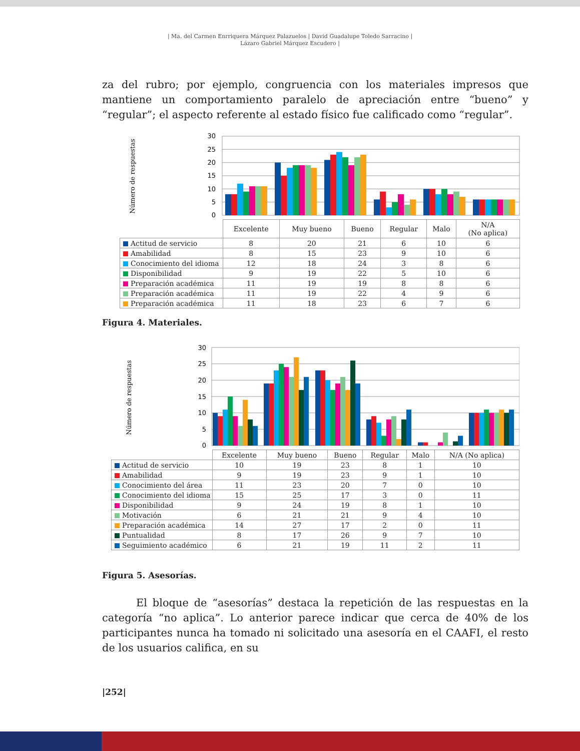| Ma. del Carmen Enrriquera Márquez Palazuelos | David Guadalupe Toledo Sarracino |
Lázaro Gabriel Márquez Escudero |
za del rubro; por ejemplo, congruencia con los materiales impresos que mantiene un comportamiento paralelo de apreciación entre “bueno” y “regular”; el aspecto referente al estado físico fue calificado como “regular”.
Número de respuestas
30
25
20
15
10
5
0
| | Excelente | Muy bueno | Bueno | Regular | Malo | N/A (No aplica) |
| --- | --- | --- | --- | --- | --- | --- |
| Actitud de servicio | 8 | 20 | 21 | 6 | 10 | 6 |
| Amabilidad | 8 | 15 | 23 | 9 | 10 | 6 |
| Conocimiento del idioma | 12 | 18 | 24 | 3 | 8 | 6 |
| Disponibilidad | 9 | 19 | 22 | 5 | 10 | 6 |
| Preparación académica | 11 | 19 | 19 | 8 | 8 | 6 |
| Preparación académica | 11 | 19 | 22 | 4 | 9 | 6 |
| Preparación académica | 11 | 18 | 23 | 6 | 7 | 6 |
Figura 4. Materiales.
Número de respuestas
30
25
20
15
10
5
0
| | Excelente | Muy bueno | Bueno | Regular | Malo | N/A (No aplica) |
| --- | --- | --- | --- | --- | --- | --- |
| Actitud de servicio | 10 | 19 | 23 | 8 | 1 | 10 |
| Amabilidad | 9 | 19 | 23 | 9 | 1 | 10 |
| Conocimiento del área | 11 | 23 | 20 | 7 | 0 | 10 |
| Conocimiento del idioma | 15 | 25 | 17 | 3 | 0 | 11 |
| Disponibilidad | 9 | 24 | 19 | 8 | 1 | 10 |
| Motivación | 6 | 21 | 21 | 9 | 4 | 10 |
| Preparación académica | 14 | 27 | 17 | 2 | 0 | 11 |
| Puntualidad | 8 | 17 | 26 | 9 | 7 | 10 |
| Seguimiento académico | 6 | 21 | 19 | 11 | 2 | 11 |
Figura 5. Asesorías.
El bloque de “asesorías” destaca la repetición de las respuestas en la categoría “no aplica”. Lo anterior parece indicar que cerca de 40% de los participantes nunca ha tomado ni solicitado una asesoría en el CAAFI, el resto de los usuarios califica, en su
|252|